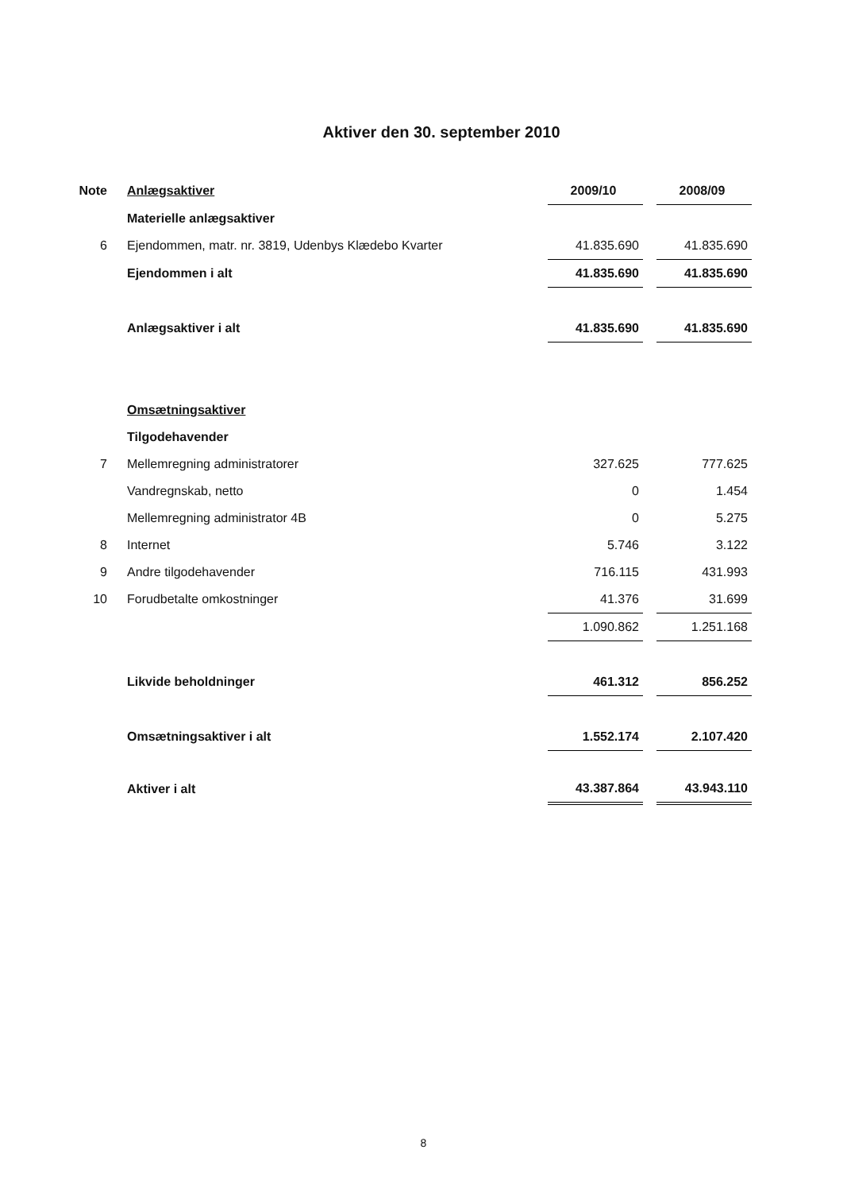Aktiver den 30. september 2010
| Note | Anlægsaktiver | 2009/10 | | 2008/09 |
| | Materielle anlægsaktiver | | | |
| 6 | Ejendommen, matr. nr. 3819, Udenbys Klædebo Kvarter | 41.835.690 | | 41.835.690 |
| | Ejendommen i alt | 41.835.690 | | 41.835.690 |
| | Anlægsaktiver i alt | 41.835.690 | | 41.835.690 |
| | Omsætningsaktiver | | | |
| | Tilgodehavender | | | |
| 7 | Mellemregning administratorer | 327.625 | | 777.625 |
| | Vandregnskab, netto | 0 | | 1.454 |
| | Mellemregning administrator 4B | 0 | | 5.275 |
| 8 | Internet | 5.746 | | 3.122 |
| 9 | Andre tilgodehavender | 716.115 | | 431.993 |
| 10 | Forudbetalte omkostninger | 41.376 | | 31.699 |
| | | 1.090.862 | | 1.251.168 |
| | Likvide beholdninger | 461.312 | | 856.252 |
| | Omsætningsaktiver i alt | 1.552.174 | | 2.107.420 |
| | Aktiver i alt | 43.387.864 | | 43.943.110 |
8